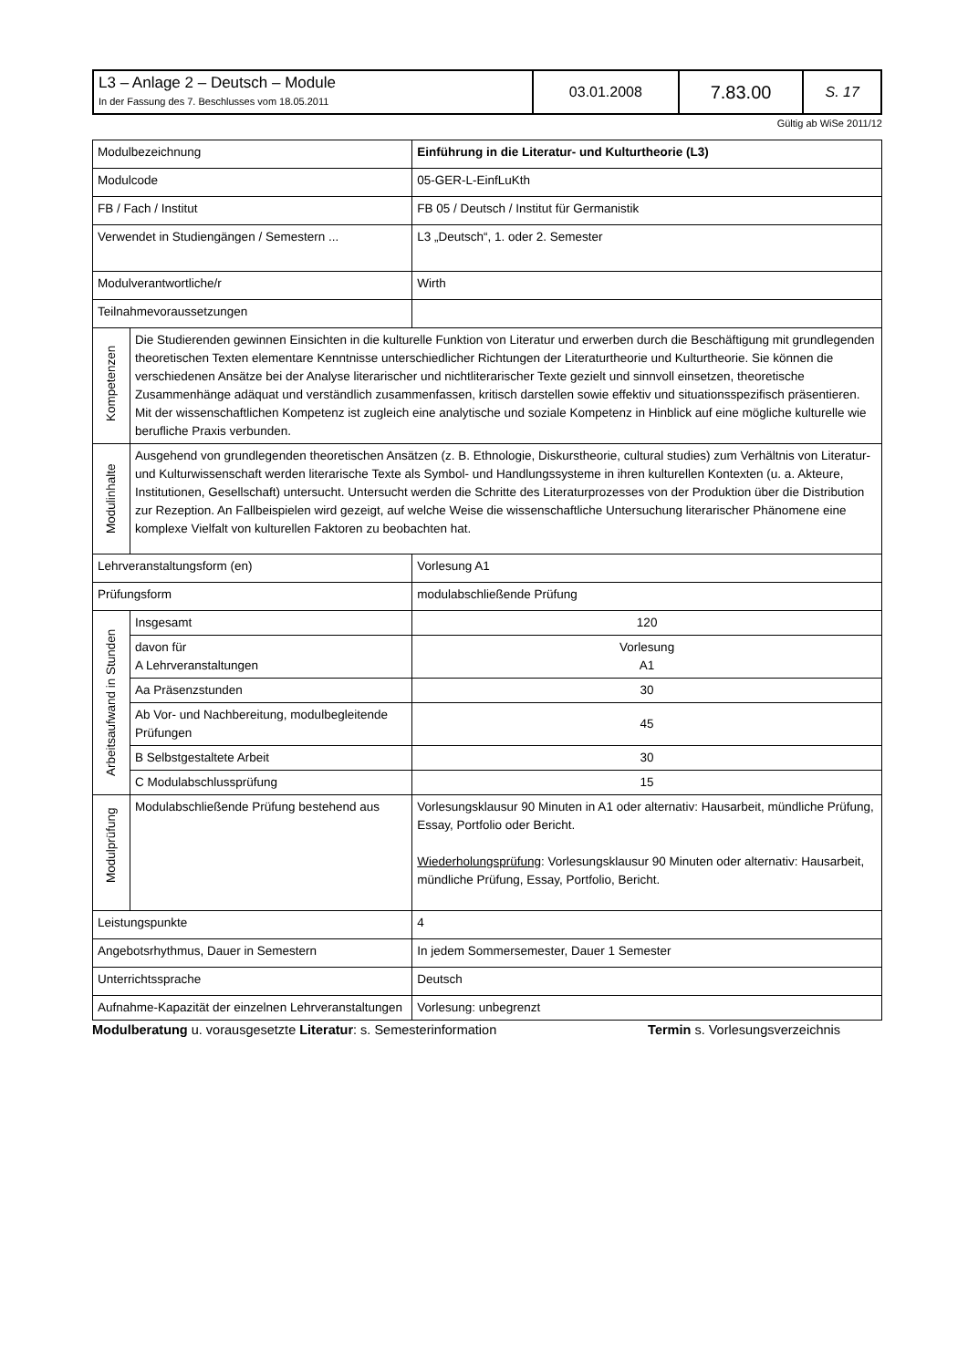| L3 – Anlage 2 – Deutsch – Module In der Fassung des 7. Beschlusses vom 18.05.2011 | 03.01.2008 | 7.83.00 | S. 17 |
Gültig ab WiSe 2011/12
| Modulbezeichnung | | Einführung in die Literatur- und Kulturtheorie (L3) | |
| Modulcode | | 05-GER-L-EinfLuKth | |
| FB / Fach / Institut | | FB 05 / Deutsch / Institut für Germanistik | |
| Verwendet in Studiengängen / Semestern ... | | L3 „Deutsch“, 1. oder 2. Semester | |
| Modulverantwortliche/r | | Wirth | |
| Teilnahmevoraussetzungen | | | |
| Kompetenzen | Die Studierenden gewinnen Einsichten in die kulturelle Funktion von Literatur und erwerben durch die Beschäftigung mit grundlegenden theoretischen Texten elementare Kenntnisse unterschiedlicher Richtungen der Literaturtheorie und Kulturtheorie. Sie können die verschiedenen Ansätze bei der Analyse literarischer und nichtliterarischer Texte gezielt und sinnvoll einsetzen, theoretische Zusammenhänge adäquat und verständlich zusammenfassen, kritisch darstellen sowie effektiv und situationsspezifisch präsentieren. Mit der wissenschaftlichen Kompetenz ist zugleich eine analytische und soziale Kompetenz in Hinblick auf eine mögliche kulturelle wie berufliche Praxis verbunden. | | |
| Modulinhalte | Ausgehend von grundlegenden theoretischen Ansätzen (z. B. Ethnologie, Diskurstheorie, cultural studies) zum Verhältnis von Literatur- und Kulturwissenschaft werden literarische Texte als Symbol- und Handlungssysteme in ihren kulturellen Kontexten (u. a. Akteure, Institutionen, Gesellschaft) untersucht. Untersucht werden die Schritte des Literaturprozesses von der Produktion über die Distribution zur Rezeption. An Fallbeispielen wird gezeigt, auf welche Weise die wissenschaftliche Untersuchung literarischer Phänomene eine komplexe Vielfalt von kulturellen Faktoren zu beobachten hat. | | |
| Lehrveranstaltungsform (en) | | | Vorlesung A1 |
| Prüfungsform | | | modulabschließende Prüfung |
| Arbeitsaufwand in Stunden | Insgesamt | | 120 |
| | davon für A Lehrveranstaltungen | | Vorlesung A1 |
| | Aa Präsenzstunden | | 30 |
| | Ab Vor- und Nachbereitung, modulbegleitende Prüfungen | | 45 |
| | B Selbstgestaltete Arbeit | | 30 |
| | C Modulabschlussprüfung | | 15 |
| Modulprüfung | Modulabschließende Prüfung bestehend aus | | Vorlesungsklausur 90 Minuten in A1 oder alternativ: Hausarbeit, mündliche Prüfung, Essay, Portfolio oder Bericht. Wiederholungsprüfung : Vorlesungsklausur 90 Minuten oder alternativ: Hausarbeit, mündliche Prüfung, Essay, Portfolio, Bericht. |
| Leistungspunkte | | | 4 |
| Angebotsrhythmus, Dauer in Semestern | | | In jedem Sommersemester, Dauer 1 Semester |
| Unterrichtssprache | | | Deutsch |
| Aufnahme-Kapazität der einzelnen Lehrveranstaltungen | | | Vorlesung: unbegrenzt |
Modulberatung u. vorausgesetzte Literatur: s. Semesterinformation Termin s. Vorlesungsverzeichnis